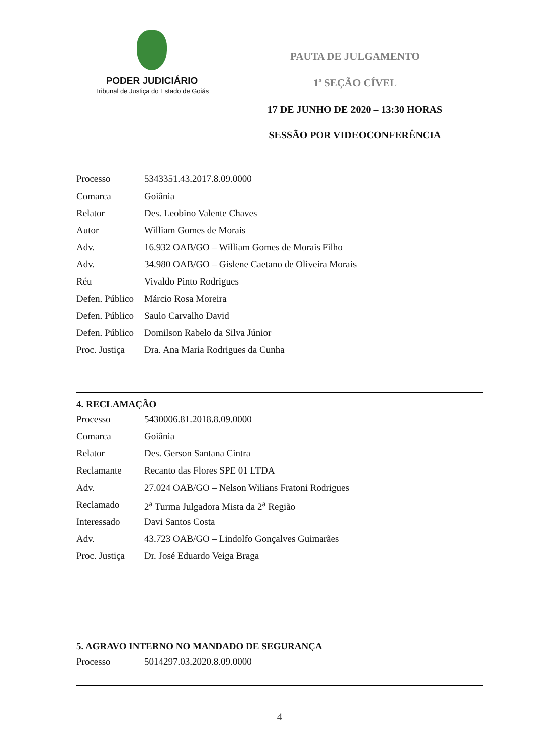PODER JUDICIÁRIO
Tribunal de Justiça do Estado de Goiás
PAUTA DE JULGAMENTO
1ª SEÇÃO CÍVEL
17 DE JUNHO DE 2020 – 13:30 HORAS
SESSÃO POR VIDEOCONFERÊNCIA
| Processo | 5343351.43.2017.8.09.0000 |
| Comarca | Goiânia |
| Relator | Des. Leobino Valente Chaves |
| Autor | William Gomes de Morais |
| Adv. | 16.932 OAB/GO – William Gomes de Morais Filho |
| Adv. | 34.980 OAB/GO – Gislene Caetano de Oliveira Morais |
| Réu | Vivaldo Pinto Rodrigues |
| Defen. Público | Márcio Rosa Moreira |
| Defen. Público | Saulo Carvalho David |
| Defen. Público | Domilson Rabelo da Silva Júnior |
| Proc. Justiça | Dra. Ana Maria Rodrigues da Cunha |
4. RECLAMAÇÃO
| Processo | 5430006.81.2018.8.09.0000 |
| Comarca | Goiânia |
| Relator | Des. Gerson Santana Cintra |
| Reclamante | Recanto das Flores SPE 01 LTDA |
| Adv. | 27.024 OAB/GO – Nelson Wilians Fratoni Rodrigues |
| Reclamado | 2<sup>a</sup> Turma Julgadora Mista da 2<sup>a</sup> Região |
| Interessado | Davi Santos Costa |
| Adv. | 43.723 OAB/GO – Lindolfo Gonçalves Guimarães |
| Proc. Justiça | Dr. José Eduardo Veiga Braga |
5. AGRAVO INTERNO NO MANDADO DE SEGURANÇA
| Processo | 5014297.03.2020.8.09.0000 |
4